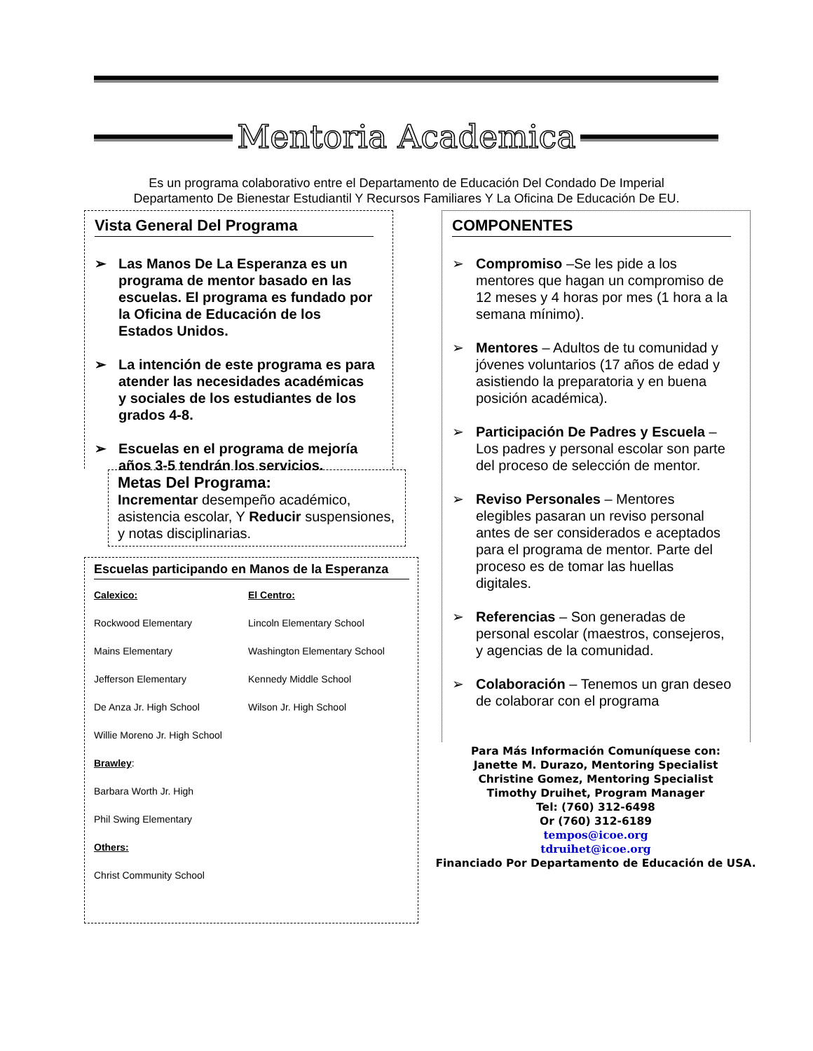Mentoria Academica
Es un programa colaborativo entre el Departamento de Educación Del Condado De Imperial
Departamento De Bienestar Estudiantil Y Recursos Familiares Y La Oficina De Educación De EU.
Vista General Del Programa
➢ Las Manos De La Esperanza es un programa de mentor basado en las escuelas. El programa es fundado por la Oficina de Educación de los Estados Unidos.
➢ La intención de este programa es para atender las necesidades académicas y sociales de los estudiantes de los grados 4-8.
➢ Escuelas en el programa de mejoría años 3-5 tendrán los servicios.
Metas Del Programa:
Incrementar desempeño académico, asistencia escolar, Y Reducir suspensiones, y notas disciplinarias.
Escuelas participando en Manos de la Esperanza
Calexico: El Centro:
Rockwood Elementary Lincoln Elementary School
Mains Elementary Washington Elementary School
Jefferson Elementary Kennedy Middle School
De Anza Jr. High School Wilson Jr. High School
Willie Moreno Jr. High School
Brawley:
Barbara Worth Jr. High
Phil Swing Elementary
Others:
Christ Community School
COMPONENTES
➢ Compromiso –Se les pide a los mentores que hagan un compromiso de 12 meses y 4 horas por mes (1 hora a la semana mínimo).
➢ Mentores – Adultos de tu comunidad y jóvenes voluntarios (17 años de edad y asistiendo la preparatoria y en buena posición académica).
➢ Participación De Padres y Escuela – Los padres y personal escolar son parte del proceso de selección de mentor.
➢ Reviso Personales – Mentores elegibles pasaran un reviso personal antes de ser considerados e aceptados para el programa de mentor. Parte del proceso es de tomar las huellas digitales.
➢ Referencias – Son generadas de personal escolar (maestros, consejeros, y agencias de la comunidad.
➢ Colaboración – Tenemos un gran deseo de colaborar con el programa
Para Más Información Comuníquese con:
Janette M. Durazo, Mentoring Specialist
Christine Gomez, Mentoring Specialist
Timothy Druihet, Program Manager
Tel: (760) 312-6498
Or (760) 312-6189
tempos@icoe.org
tdruihet@icoe.org
Financiado Por Departamento de Educación de USA.